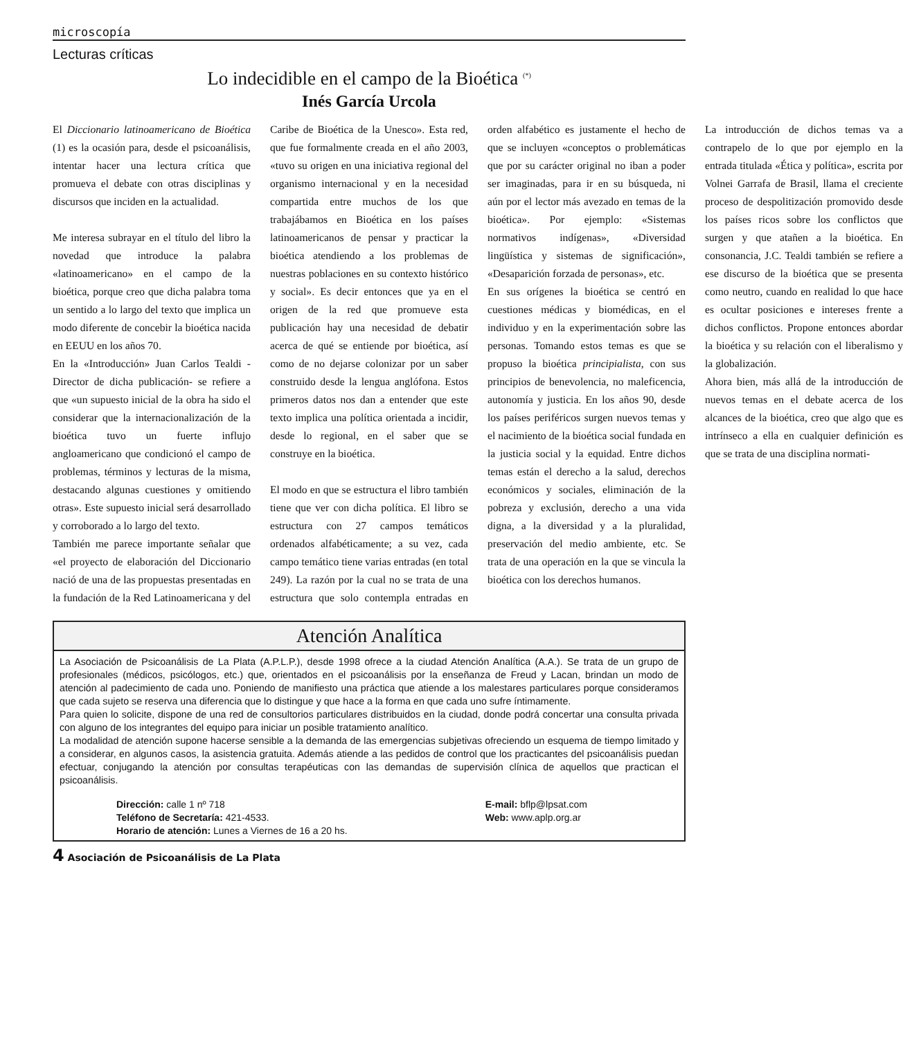microscopía
Lecturas críticas
Lo indecidible en el campo de la Bioética <sup>(*)</sup>
Inés García Urcola
El Diccionario latinoamericano de Bioética (1) es la ocasión para, desde el psicoanálisis, intentar hacer una lectura crítica que promueva el debate con otras disciplinas y discursos que inciden en la actualidad.
Me interesa subrayar en el título del libro la novedad que introduce la palabra «latinoamericano» en el campo de la bioética, porque creo que dicha palabra toma un sentido a lo largo del texto que implica un modo diferente de concebir la bioética nacida en EEUU en los años 70.
En la «Introducción» Juan Carlos Tealdi -Director de dicha publicación- se refiere a que «un supuesto inicial de la obra ha sido el considerar que la internacionalización de la bioética tuvo un fuerte influjo angloamericano que condicionó el campo de problemas, términos y lecturas de la misma, destacando algunas cuestiones y omitiendo otras». Este supuesto inicial será desarrollado y corroborado a lo largo del texto.
También me parece importante señalar que «el proyecto de elaboración del Diccionario nació de una de las propuestas presentadas en la fundación de la Red Latinoamericana y del Caribe de Bioética de la Unesco». Esta red, que fue formalmente creada en el año 2003, «tuvo su origen en una iniciativa regional del organismo internacional y en la necesidad compartida entre muchos de los que trabajábamos en Bioética en los países latinoamericanos de pensar y practicar la bioética atendiendo a los problemas de nuestras poblaciones en su contexto histórico y social». Es decir entonces que ya en el origen de la red que promueve esta publicación hay una necesidad de debatir acerca de qué se entiende por bioética, así como de no dejarse colonizar por un saber construido desde la lengua anglófona. Estos primeros datos nos dan a entender que este texto implica una política orientada a incidir, desde lo regional, en el saber que se construye en la bioética.
El modo en que se estructura el libro también tiene que ver con dicha política. El libro se estructura con 27 campos temáticos ordenados alfabéticamente; a su vez, cada campo temático tiene varias entradas (en total 249). La razón por la cual no se trata de una estructura que solo contempla entradas en orden alfabético es justamente el hecho de que se incluyen «conceptos o problemáticas que por su carácter original no iban a poder ser imaginadas, para ir en su búsqueda, ni aún por el lector más avezado en temas de la bioética». Por ejemplo: «Sistemas normativos indígenas», «Diversidad lingüística y sistemas de significación», «Desaparición forzada de personas», etc.
En sus orígenes la bioética se centró en cuestiones médicas y biomédicas, en el individuo y en la experimentación sobre las personas. Tomando estos temas es que se propuso la bioética principialista, con sus principios de benevolencia, no maleficencia, autonomía y justicia. En los años 90, desde los países periféricos surgen nuevos temas y el nacimiento de la bioética social fundada en la justicia social y la equidad. Entre dichos temas están el derecho a la salud, derechos económicos y sociales, eliminación de la pobreza y exclusión, derecho a una vida digna, a la diversidad y a la pluralidad, preservación del medio ambiente, etc. Se trata de una operación en la que se vincula la bioética con los derechos humanos.
La introducción de dichos temas va a contrapelo de lo que por ejemplo en la entrada titulada «Ética y política», escrita por Volnei Garrafa de Brasil, llama el creciente proceso de despolitización promovido desde los países ricos sobre los conflictos que surgen y que atañen a la bioética. En consonancia, J.C. Tealdi también se refiere a ese discurso de la bioética que se presenta como neutro, cuando en realidad lo que hace es ocultar posiciones e intereses frente a dichos conflictos. Propone entonces abordar la bioética y su relación con el liberalismo y la globalización.
Ahora bien, más allá de la introducción de nuevos temas en el debate acerca de los alcances de la bioética, creo que algo que es intrínseco a ella en cualquier definición es que se trata de una disciplina normati-
Atención Analítica
La Asociación de Psicoanálisis de La Plata (A.P.L.P.), desde 1998 ofrece a la ciudad Atención Analítica (A.A.). Se trata de un grupo de profesionales (médicos, psicólogos, etc.) que, orientados en el psicoanálisis por la enseñanza de Freud y Lacan, brindan un modo de atención al padecimiento de cada uno. Poniendo de manifiesto una práctica que atiende a los malestares particulares porque consideramos que cada sujeto se reserva una diferencia que lo distingue y que hace a la forma en que cada uno sufre íntimamente.
Para quien lo solicite, dispone de una red de consultorios particulares distribuidos en la ciudad, donde podrá concertar una consulta privada con alguno de los integrantes del equipo para iniciar un posible tratamiento analítico.
La modalidad de atención supone hacerse sensible a la demanda de las emergencias subjetivas ofreciendo un esquema de tiempo limitado y a considerar, en algunos casos, la asistencia gratuita. Además atiende a las pedidos de control que los practicantes del psicoanálisis puedan efectuar, conjugando la atención por consultas terapéuticas con las demandas de supervisión clínica de aquellos que practican el psicoanálisis.
Dirección: calle 1 nº 718
Teléfono de Secretaría: 421-4533.
Horario de atención: Lunes a Viernes de 16 a 20 hs.
E-mail: bflp@lpsat.com
Web: www.aplp.org.ar
4 Asociación de Psicoanálisis de La Plata